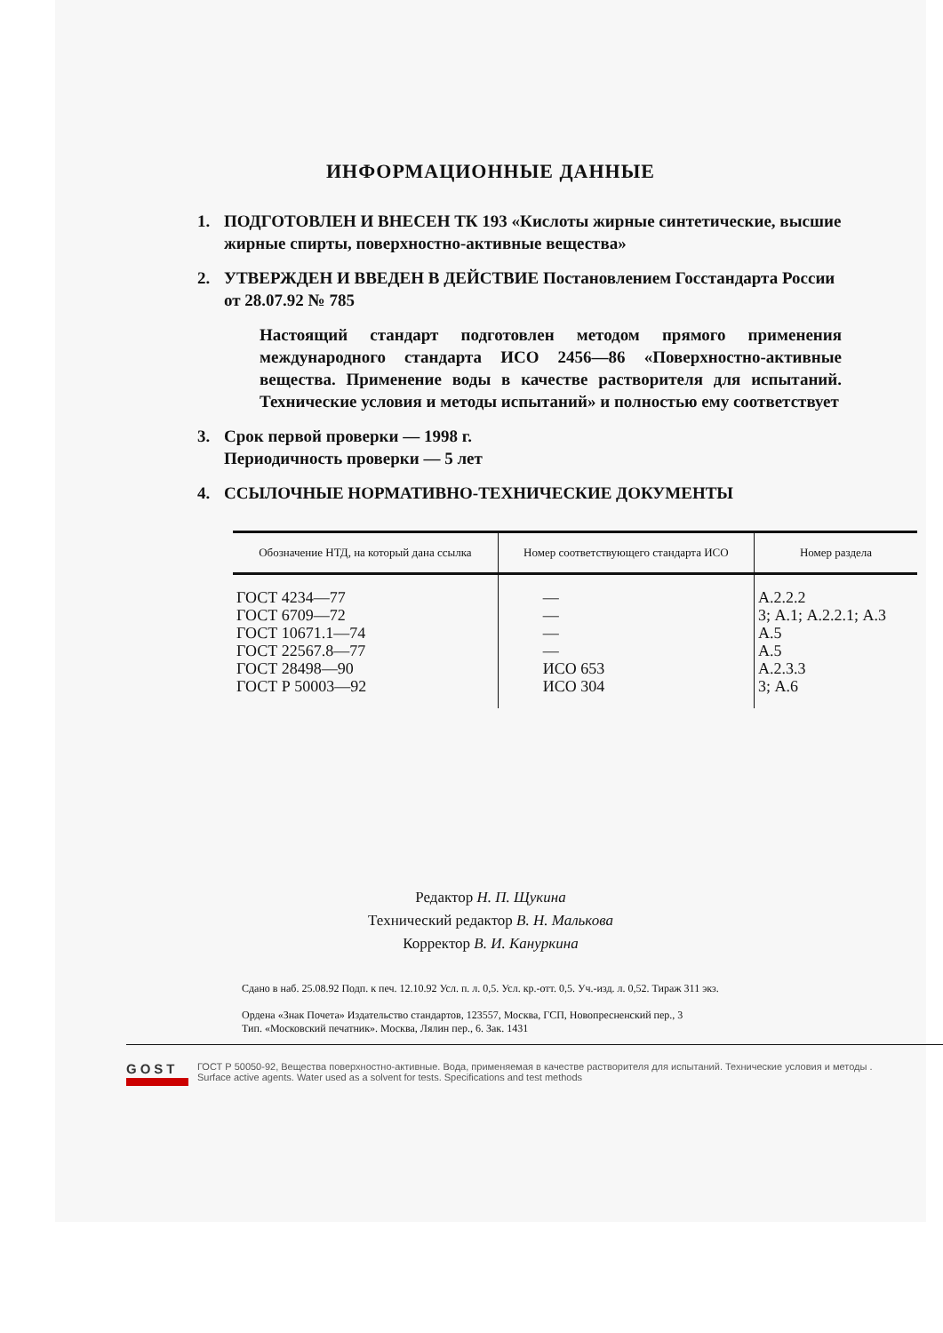ИНФОРМАЦИОННЫЕ ДАННЫЕ
1. ПОДГОТОВЛЕН И ВНЕСЕН ТК 193 «Кислоты жирные синтетические, высшие жирные спирты, поверхностно-активные вещества»
2. УТВЕРЖДЕН И ВВЕДЕН В ДЕЙСТВИЕ Постановлением Госстандарта России от 28.07.92 № 785
Настоящий стандарт подготовлен методом прямого применения международного стандарта ИСО 2456—86 «Поверхностно-активные вещества. Применение воды в качестве растворителя для испытаний. Технические условия и методы испытаний» и полностью ему соответствует
3. Срок первой проверки — 1998 г.
Периодичность проверки — 5 лет
4. ССЫЛОЧНЫЕ НОРМАТИВНО-ТЕХНИЧЕСКИЕ ДОКУМЕНТЫ
| Обозначение НТД, на который дана ссылка | Номер соответствующего стандарта ИСО | Номер раздела |
| --- | --- | --- |
| ГОСТ 4234—77 ГОСТ 6709—72 ГОСТ 10671.1—74 ГОСТ 22567.8—77 ГОСТ 28498—90 ГОСТ Р 50003—92 | — — — — ИСО 653 ИСО 304 | А.2.2.2 3; А.1; А.2.2.1; А.3 А.5 А.5 А.2.3.3 3; А.6 |
Редактор Н. П. Щукина
Технический редактор В. Н. Малькова
Корректор В. И. Канyркина
Сдано в наб. 25.08.92 Подп. к печ. 12.10.92 Усл. п. л. 0,5. Усл. кр.-отт. 0,5. Уч.-изд. л. 0,52. Тираж 311 экз.
Ордена «Знак Почета» Издательство стандартов, 123557, Москва, ГСП, Новопресненский пер., 3
Тип. «Московский печатник». Москва, Лялин пер., 6. Зак. 1431
GOST
ГОСТ Р 50050-92, Вещества поверхностно-активные. Вода, применяемая в качестве растворителя для испытаний. Технические условия и методы .
Surface active agents. Water used as a solvent for tests. Specifications and test methods